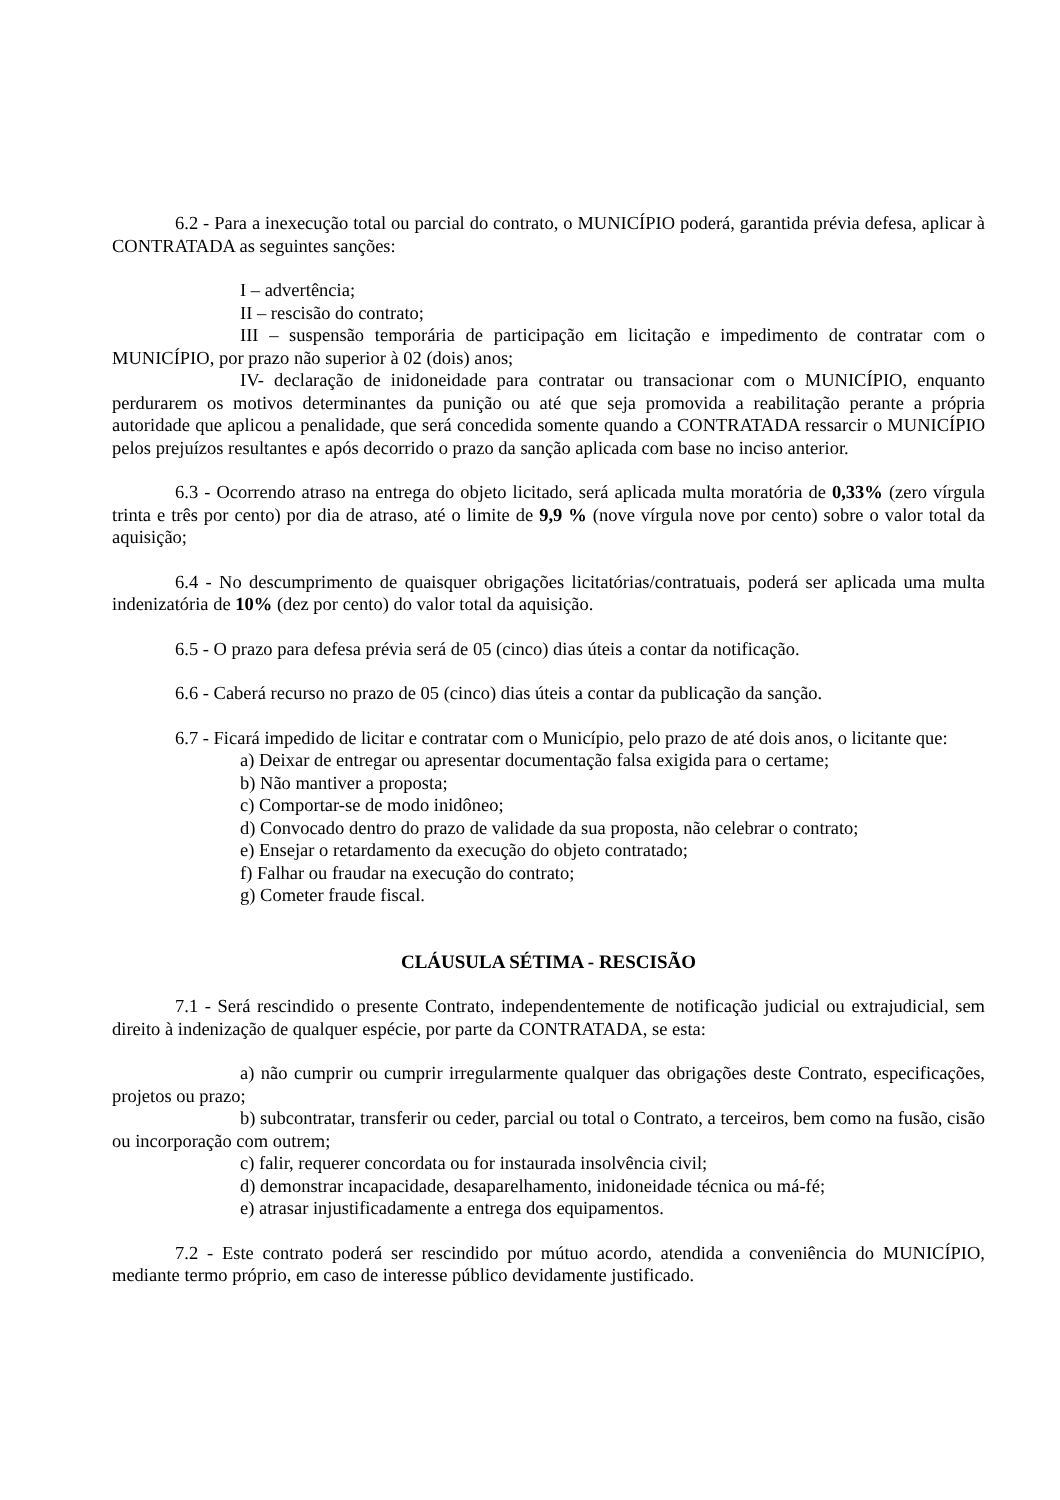6.2 - Para a inexecução total ou parcial do contrato, o MUNICÍPIO poderá, garantida prévia defesa, aplicar à CONTRATADA as seguintes sanções:
I – advertência;
II – rescisão do contrato;
III – suspensão temporária de participação em licitação e impedimento de contratar com o MUNICÍPIO, por prazo não superior à 02 (dois) anos;
IV- declaração de inidoneidade para contratar ou transacionar com o MUNICÍPIO, enquanto perdurarem os motivos determinantes da punição ou até que seja promovida a reabilitação perante a própria autoridade que aplicou a penalidade, que será concedida somente quando a CONTRATADA ressarcir o MUNICÍPIO pelos prejuízos resultantes e após decorrido o prazo da sanção aplicada com base no inciso anterior.
6.3 - Ocorrendo atraso na entrega do objeto licitado, será aplicada multa moratória de 0,33% (zero vírgula trinta e três por cento) por dia de atraso, até o limite de 9,9 % (nove vírgula nove por cento) sobre o valor total da aquisição;
6.4 - No descumprimento de quaisquer obrigações licitatórias/contratuais, poderá ser aplicada uma multa indenizatória de 10% (dez por cento) do valor total da aquisição.
6.5 - O prazo para defesa prévia será de 05 (cinco) dias úteis a contar da notificação.
6.6 - Caberá recurso no prazo de 05 (cinco) dias úteis a contar da publicação da sanção.
6.7 - Ficará impedido de licitar e contratar com o Município, pelo prazo de até dois anos, o licitante que:
a) Deixar de entregar ou apresentar documentação falsa exigida para o certame;
b) Não mantiver a proposta;
c) Comportar-se de modo inidôneo;
d) Convocado dentro do prazo de validade da sua proposta, não celebrar o contrato;
e) Ensejar o retardamento da execução do objeto contratado;
f) Falhar ou fraudar na execução do contrato;
g) Cometer fraude fiscal.
CLÁUSULA SÉTIMA - RESCISÃO
7.1 - Será rescindido o presente Contrato, independentemente de notificação judicial ou extrajudicial, sem direito à indenização de qualquer espécie, por parte da CONTRATADA, se esta:
a) não cumprir ou cumprir irregularmente qualquer das obrigações deste Contrato, especificações, projetos ou prazo;
b) subcontratar, transferir ou ceder, parcial ou total o Contrato, a terceiros, bem como na fusão, cisão ou incorporação com outrem;
c) falir, requerer concordata ou for instaurada insolvência civil;
d) demonstrar incapacidade, desaparelhamento, inidoneidade técnica ou má-fé;
e) atrasar injustificadamente a entrega dos equipamentos.
7.2 - Este contrato poderá ser rescindido por mútuo acordo, atendida a conveniência do MUNICÍPIO, mediante termo próprio, em caso de interesse público devidamente justificado.